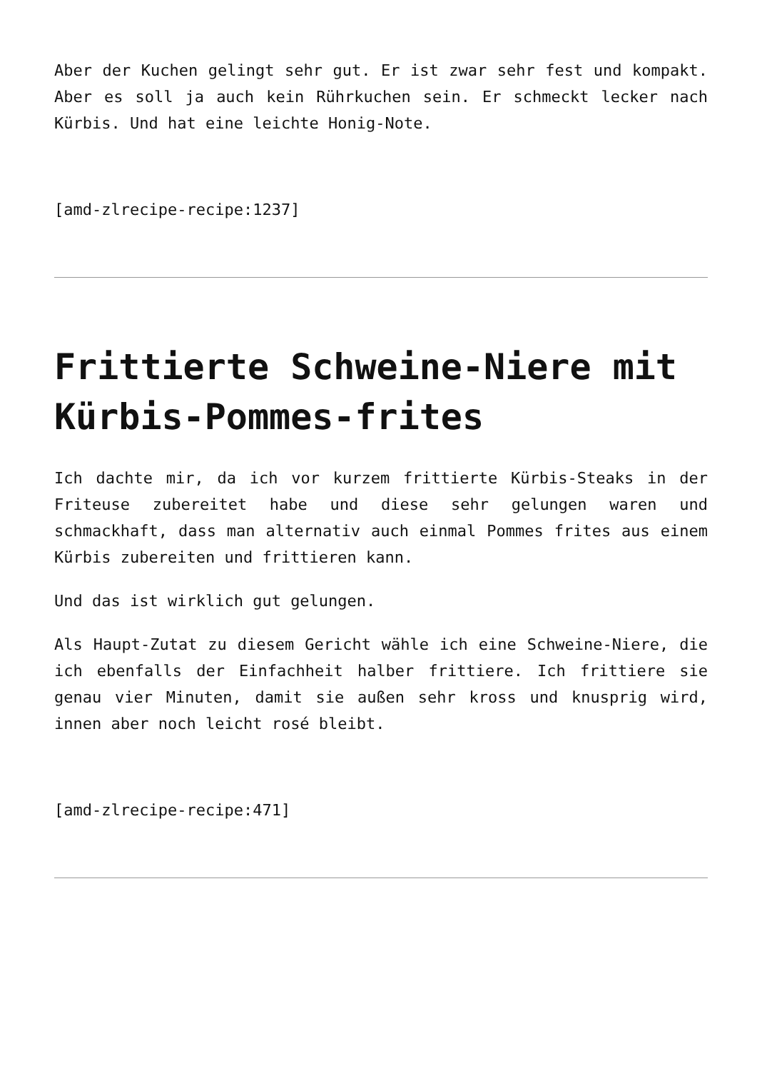Aber der Kuchen gelingt sehr gut. Er ist zwar sehr fest und kompakt. Aber es soll ja auch kein Rührkuchen sein. Er schmeckt lecker nach Kürbis. Und hat eine leichte Honig-Note.
[amd-zlrecipe-recipe:1237]
Frittierte Schweine-Niere mit Kürbis-Pommes-frites
Ich dachte mir, da ich vor kurzem frittierte Kürbis-Steaks in der Friteuse zubereitet habe und diese sehr gelungen waren und schmackhaft, dass man alternativ auch einmal Pommes frites aus einem Kürbis zubereiten und frittieren kann.
Und das ist wirklich gut gelungen.
Als Haupt-Zutat zu diesem Gericht wähle ich eine Schweine-Niere, die ich ebenfalls der Einfachheit halber frittiere. Ich frittiere sie genau vier Minuten, damit sie außen sehr kross und knusprig wird, innen aber noch leicht rosé bleibt.
[amd-zlrecipe-recipe:471]